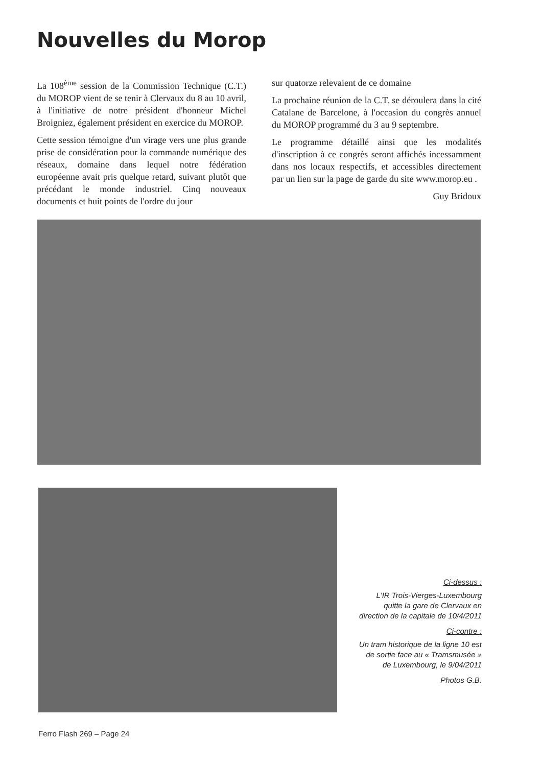Nouvelles du Morop
La 108<sup>ème</sup> session de la Commission Technique (C.T.) du MOROP vient de se tenir à Clervaux du 8 au 10 avril, à l'initiative de notre président d'honneur Michel Broigniez, également président en exercice du MOROP.
Cette session témoigne d'un virage vers une plus grande prise de considération pour la commande numérique des réseaux, domaine dans lequel notre fédération européenne avait pris quelque retard, suivant plutôt que précédant le monde industriel. Cinq nouveaux documents et huit points de l'ordre du jour
sur quatorze relevaient de ce domaine
La prochaine réunion de la C.T. se déroulera dans la cité Catalane de Barcelone, à l'occasion du congrès annuel du MOROP programmé du 3 au 9 septembre.
Le programme détaillé ainsi que les modalités d'inscription à ce congrès seront affichés incessamment dans nos locaux respectifs, et accessibles directement par un lien sur la page de garde du site www.morop.eu .
Guy Bridoux
Ci-dessus :
L'IR Trois-Vierges-Luxembourg quitte la gare de Clervaux en direction de la capitale de 10/4/2011
Ci-contre :
Un tram historique de la ligne 10 est de sortie face au « Tramsmusée » de Luxembourg, le 9/04/2011
Photos G.B.
Ferro Flash 269 – Page 24